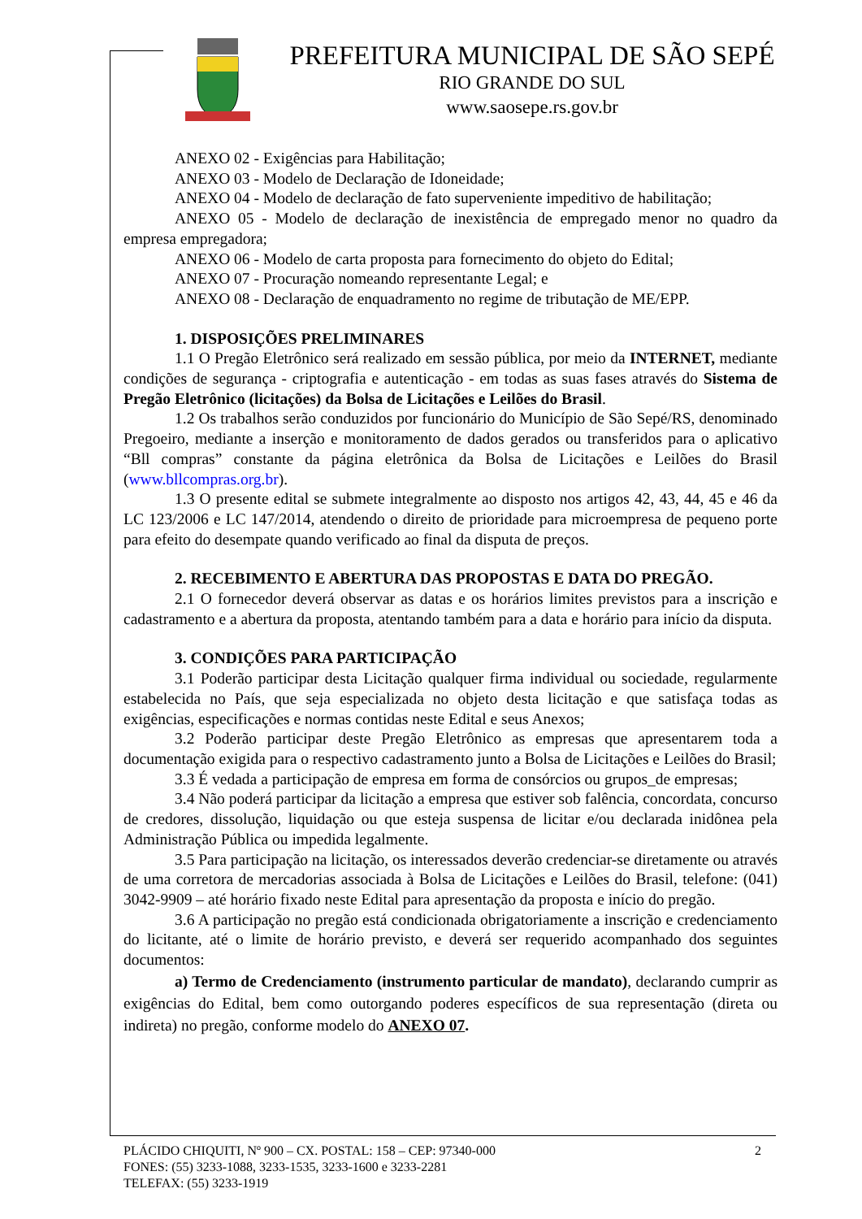PREFEITURA MUNICIPAL DE SÃO SEPÉ
RIO GRANDE DO SUL
www.saosepe.rs.gov.br
ANEXO 02 - Exigências para Habilitação;
ANEXO 03 - Modelo de Declaração de Idoneidade;
ANEXO 04 - Modelo de declaração de fato superveniente impeditivo de habilitação;
ANEXO 05 - Modelo de declaração de inexistência de empregado menor no quadro da empresa empregadora;
ANEXO 06 - Modelo de carta proposta para fornecimento do objeto do Edital;
ANEXO 07 - Procuração nomeando representante Legal; e
ANEXO 08 - Declaração de enquadramento no regime de tributação de ME/EPP.
1. DISPOSIÇÕES PRELIMINARES
1.1 O Pregão Eletrônico será realizado em sessão pública, por meio da INTERNET, mediante condições de segurança - criptografia e autenticação - em todas as suas fases através do Sistema de Pregão Eletrônico (licitações) da Bolsa de Licitações e Leilões do Brasil.
1.2 Os trabalhos serão conduzidos por funcionário do Município de São Sepé/RS, denominado Pregoeiro, mediante a inserção e monitoramento de dados gerados ou transferidos para o aplicativo “Bll compras” constante da página eletrônica da Bolsa de Licitações e Leilões do Brasil (www.bllcompras.org.br).
1.3 O presente edital se submete integralmente ao disposto nos artigos 42, 43, 44, 45 e 46 da LC 123/2006 e LC 147/2014, atendendo o direito de prioridade para microempresa de pequeno porte para efeito do desempate quando verificado ao final da disputa de preços.
2. RECEBIMENTO E ABERTURA DAS PROPOSTAS E DATA DO PREGÃO.
2.1 O fornecedor deverá observar as datas e os horários limites previstos para a inscrição e cadastramento e a abertura da proposta, atentando também para a data e horário para início da disputa.
3. CONDIÇÕES PARA PARTICIPAÇÃO
3.1 Poderão participar desta Licitação qualquer firma individual ou sociedade, regularmente estabelecida no País, que seja especializada no objeto desta licitação e que satisfaça todas as exigências, especificações e normas contidas neste Edital e seus Anexos;
3.2 Poderão participar deste Pregão Eletrônico as empresas que apresentarem toda a documentação exigida para o respectivo cadastramento junto a Bolsa de Licitações e Leilões do Brasil;
3.3 É vedada a participação de empresa em forma de consórcios ou grupos_de empresas;
3.4 Não poderá participar da licitação a empresa que estiver sob falência, concordata, concurso de credores, dissolução, liquidação ou que esteja suspensa de licitar e/ou declarada inidônea pela Administração Pública ou impedida legalmente.
3.5 Para participação na licitação, os interessados deverão credenciar-se diretamente ou através de uma corretora de mercadorias associada à Bolsa de Licitações e Leilões do Brasil, telefone: (041) 3042-9909 – até horário fixado neste Edital para apresentação da proposta e início do pregão.
3.6 A participação no pregão está condicionada obrigatoriamente a inscrição e credenciamento do licitante, até o limite de horário previsto, e deverá ser requerido acompanhado dos seguintes documentos:
a) Termo de Credenciamento (instrumento particular de mandato), declarando cumprir as exigências do Edital, bem como outorgando poderes específicos de sua representação (direta ou indireta) no pregão, conforme modelo do ANEXO 07.
PLÁCIDO CHIQUITI, Nº 900 – CX. POSTAL: 158 – CEP: 97340-000 2
FONES: (55) 3233-1088, 3233-1535, 3233-1600 e 3233-2281
TELEFAX: (55) 3233-1919